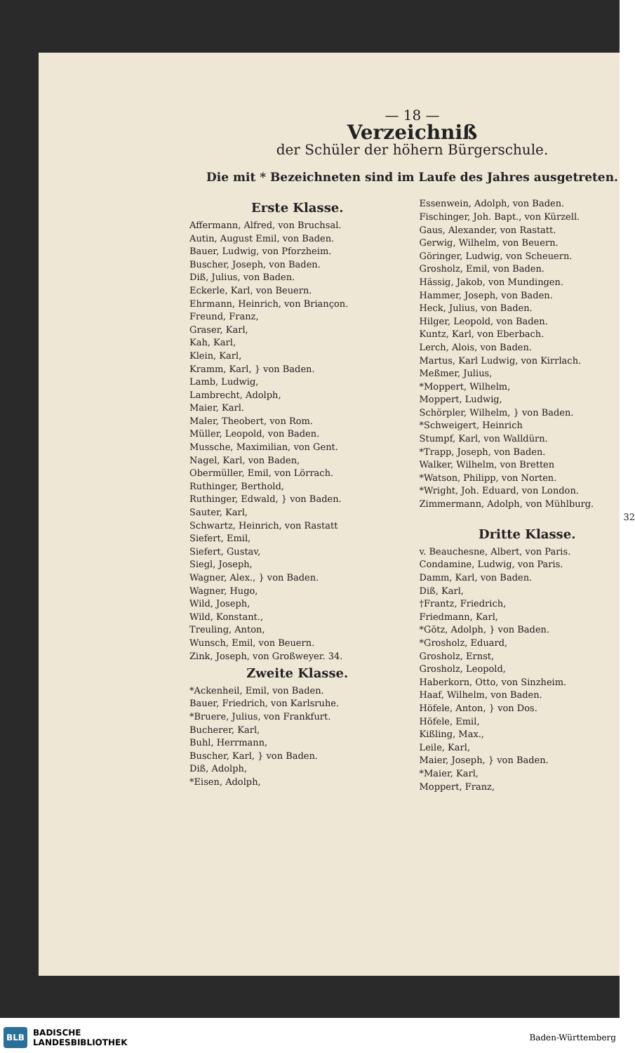— 18 —
Verzeichniß
der Schüler der höhern Bürgerschule.
Die mit * Bezeichneten sind im Laufe des Jahres ausgetreten.
Erste Klasse.
Affermann, Alfred, von Bruchsal.
Autin, August Emil, von Baden.
Bauer, Ludwig, von Pforzheim.
Buscher, Joseph, von Baden.
Diß, Julius, von Baden.
Eckerle, Karl, von Beuern.
Ehrmann, Heinrich, von Briançon.
Freund, Franz,
Graser, Karl,
Kah, Karl,
Klein, Karl,
Kramm, Karl, } von Baden.
Lamb, Ludwig,
Lambrecht, Adolph,
Maier, Karl.
Maler, Theobert, von Rom.
Müller, Leopold, von Baden.
Mussche, Maximilian, von Gent.
Nagel, Karl, von Baden,
Obermüller, Emil, von Lörrach.
Ruthinger, Berthold,
Ruthinger, Edwald, } von Baden.
Sauter, Karl,
Schwartz, Heinrich, von Rastatt
Siefert, Emil,
Siefert, Gustav,
Siegl, Joseph,
Wagner, Alex., } von Baden.
Wagner, Hugo,
Wild, Joseph,
Wild, Konstant.,
Treuling, Anton,
Wunsch, Emil, von Beuern.
Zink, Joseph, von Großweyer. 34.
Zweite Klasse.
*Ackenheil, Emil, von Baden.
Bauer, Friedrich, von Karlsruhe.
*Bruere, Julius, von Frankfurt.
Bucherer, Karl,
Buhl, Herrmann,
Buscher, Karl, } von Baden.
Diß, Adolph,
*Eisen, Adolph,
Essenwein, Adolph, von Baden.
Fischinger, Joh. Bapt., von Kürzell.
Gaus, Alexander, von Rastatt.
Gerwig, Wilhelm, von Beuern.
Göringer, Ludwig, von Scheuern.
Grosholz, Emil, von Baden.
Hässig, Jakob, von Mundingen.
Hammer, Joseph, von Baden.
Heck, Julius, von Baden.
Hilger, Leopold, von Baden.
Kuntz, Karl, von Eberbach.
Lerch, Alois, von Baden.
Martus, Karl Ludwig, von Kirrlach.
Meßmer, Julius,
*Moppert, Wilhelm,
Moppert, Ludwig,
Schörpler, Wilhelm, } von Baden.
*Schweigert, Heinrich
Stumpf, Karl, von Walldürn.
*Trapp, Joseph, von Baden.
Walker, Wilhelm, von Bretten
*Watson, Philipp, von Norten.
*Wright, Joh. Eduard, von London.
Zimmermann, Adolph, von Mühlburg.
32
Dritte Klasse.
v. Beauchesne, Albert, von Paris.
Condamine, Ludwig, von Paris.
Damm, Karl, von Baden.
Diß, Karl,
†Frantz, Friedrich,
Friedmann, Karl,
*Götz, Adolph, } von Baden.
*Grosholz, Eduard,
Grosholz, Ernst,
Grosholz, Leopold,
Haberkorn, Otto, von Sinzheim.
Haaf, Wilhelm, von Baden.
Höfele, Anton, } von Dos.
Höfele, Emil,
Kißling, Max.,
Leile, Karl,
Maier, Joseph, } von Baden.
*Maier, Karl,
Moppert, Franz,
BLB BADISCHE
LANDESBIBLIOTHEK
Baden-Württemberg